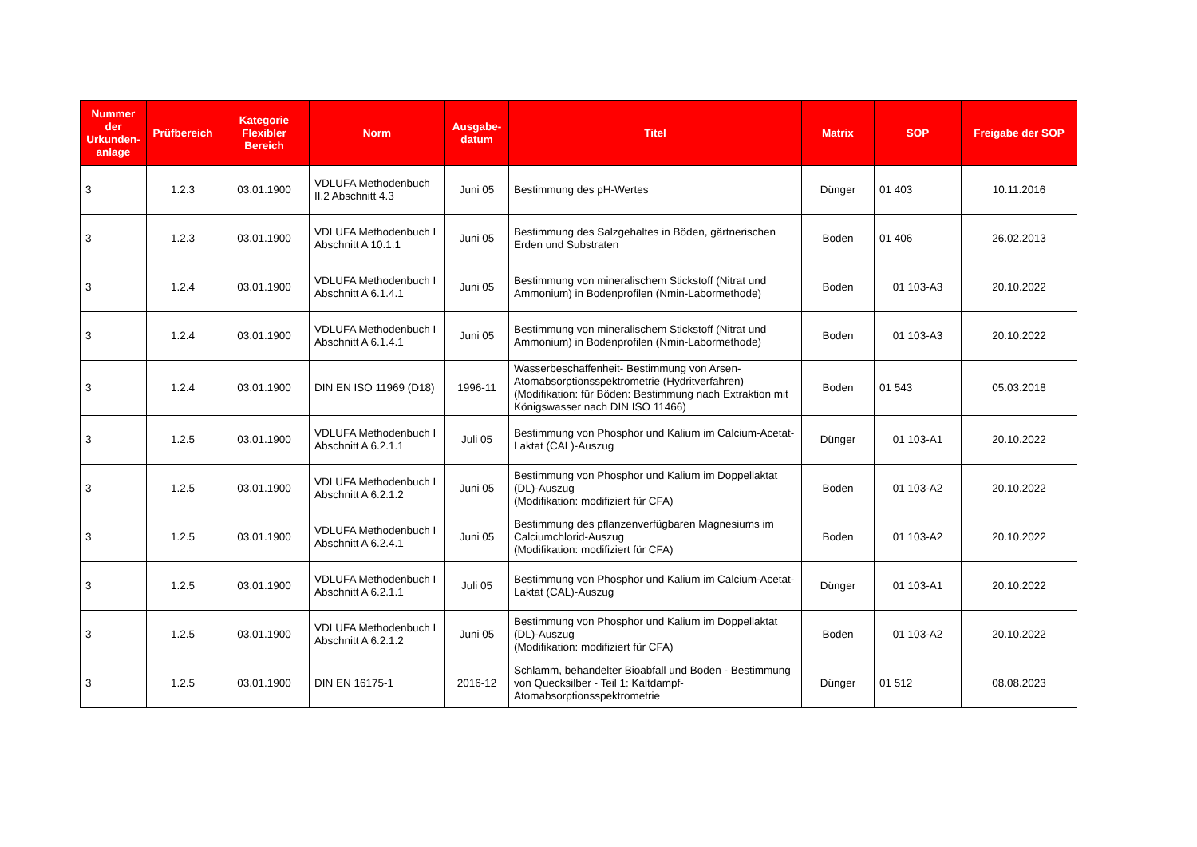| Nummer der Urkunden-anlage | Prüfbereich | Kategorie Flexibler Bereich | Norm | Ausgabe-datum | Titel | Matrix | SOP | Freigabe der SOP |
| --- | --- | --- | --- | --- | --- | --- | --- | --- |
| 3 | 1.2.3 | 03.01.1900 | VDLUFA Methodenbuch II.2 Abschnitt 4.3 | Juni 05 | Bestimmung des pH-Wertes | Dünger | 01 403 | 10.11.2016 |
| 3 | 1.2.3 | 03.01.1900 | VDLUFA Methodenbuch I Abschnitt A 10.1.1 | Juni 05 | Bestimmung des Salzgehaltes in Böden, gärtnerischen Erden und Substraten | Boden | 01 406 | 26.02.2013 |
| 3 | 1.2.4 | 03.01.1900 | VDLUFA Methodenbuch I Abschnitt A 6.1.4.1 | Juni 05 | Bestimmung von mineralischem Stickstoff (Nitrat und Ammonium) in Bodenprofilen (Nmin-Labormethode) | Boden | 01 103-A3 | 20.10.2022 |
| 3 | 1.2.4 | 03.01.1900 | VDLUFA Methodenbuch I Abschnitt A 6.1.4.1 | Juni 05 | Bestimmung von mineralischem Stickstoff (Nitrat und Ammonium) in Bodenprofilen (Nmin-Labormethode) | Boden | 01 103-A3 | 20.10.2022 |
| 3 | 1.2.4 | 03.01.1900 | DIN EN ISO 11969 (D18) | 1996-11 | Wasserbeschaffenheit- Bestimmung von Arsen-Atomabsorptionsspektrometrie (Hydritverfahren) (Modifikation: für Böden: Bestimmung nach Extraktion mit Königswasser nach DIN ISO 11466) | Boden | 01 543 | 05.03.2018 |
| 3 | 1.2.5 | 03.01.1900 | VDLUFA Methodenbuch I Abschnitt A 6.2.1.1 | Juli 05 | Bestimmung von Phosphor und Kalium im Calcium-Acetat- Laktat (CAL)-Auszug | Dünger | 01 103-A1 | 20.10.2022 |
| 3 | 1.2.5 | 03.01.1900 | VDLUFA Methodenbuch I Abschnitt A 6.2.1.2 | Juni 05 | Bestimmung von Phosphor und Kalium im Doppellaktat (DL)-Auszug (Modifikation: modifiziert für CFA) | Boden | 01 103-A2 | 20.10.2022 |
| 3 | 1.2.5 | 03.01.1900 | VDLUFA Methodenbuch I Abschnitt A 6.2.4.1 | Juni 05 | Bestimmung des pflanzenverfügbaren Magnesiums im Calciumchlorid-Auszug (Modifikation: modifiziert für CFA) | Boden | 01 103-A2 | 20.10.2022 |
| 3 | 1.2.5 | 03.01.1900 | VDLUFA Methodenbuch I Abschnitt A 6.2.1.1 | Juli 05 | Bestimmung von Phosphor und Kalium im Calcium-Acetat- Laktat (CAL)-Auszug | Dünger | 01 103-A1 | 20.10.2022 |
| 3 | 1.2.5 | 03.01.1900 | VDLUFA Methodenbuch I Abschnitt A 6.2.1.2 | Juni 05 | Bestimmung von Phosphor und Kalium im Doppellaktat (DL)-Auszug (Modifikation: modifiziert für CFA) | Boden | 01 103-A2 | 20.10.2022 |
| 3 | 1.2.5 | 03.01.1900 | DIN EN 16175-1 | 2016-12 | Schlamm, behandelter Bioabfall und Boden - Bestimmung von Quecksilber - Teil 1: Kaltdampf-Atomabsorptionsspektrometrie | Dünger | 01 512 | 08.08.2023 |